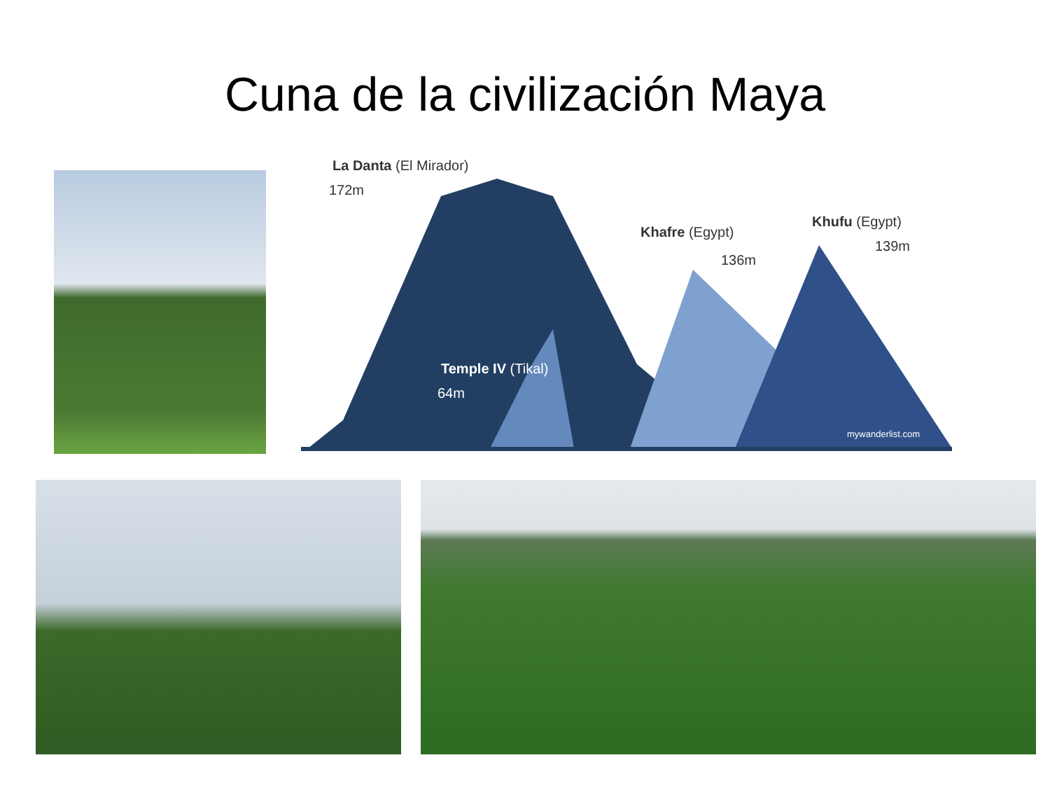Cuna de la civilización Maya
La Danta (El Mirador)
172m
Temple IV (Tikal)
64m
Khafre (Egypt)
136m
Khufu (Egypt)
139m
mywanderlist.com